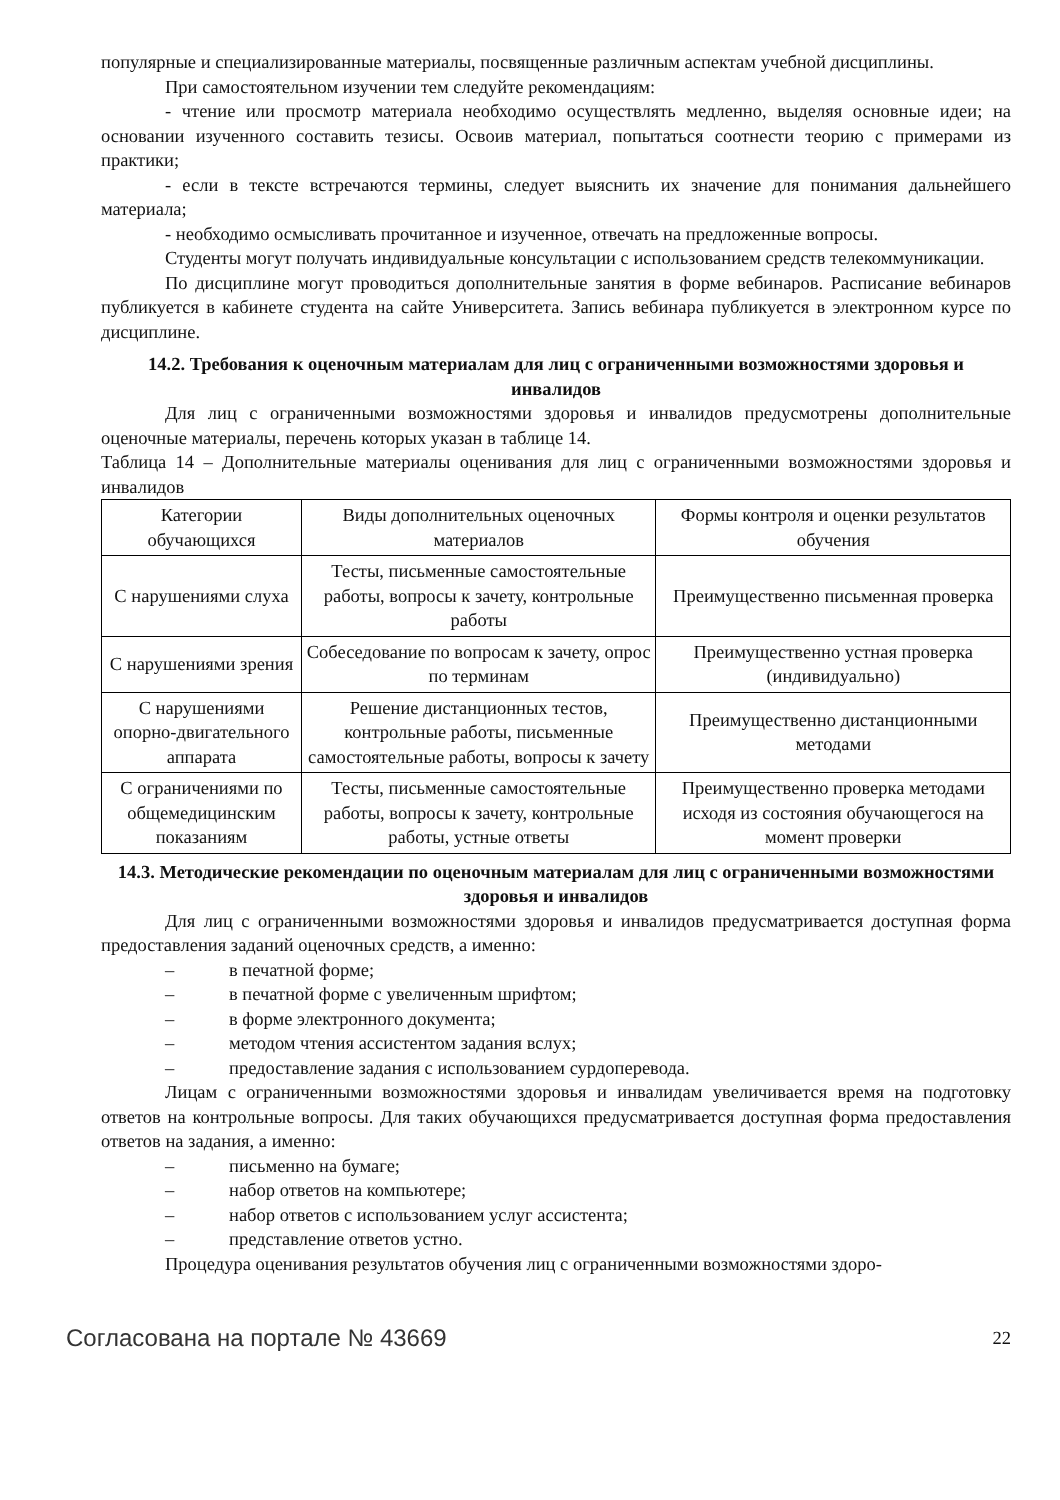популярные и специализированные материалы, посвященные различным аспектам учебной дисциплины.
При самостоятельном изучении тем следуйте рекомендациям:
- чтение или просмотр материала необходимо осуществлять медленно, выделяя основные идеи; на основании изученного составить тезисы. Освоив материал, попытаться соотнести теорию с примерами из практики;
- если в тексте встречаются термины, следует выяснить их значение для понимания дальнейшего материала;
- необходимо осмысливать прочитанное и изученное, отвечать на предложенные вопросы.
Студенты могут получать индивидуальные консультации с использованием средств телекоммуникации.
По дисциплине могут проводиться дополнительные занятия в форме вебинаров. Расписание вебинаров публикуется в кабинете студента на сайте Университета. Запись вебинара публикуется в электронном курсе по дисциплине.
14.2. Требования к оценочным материалам для лиц с ограниченными возможностями здоровья и инвалидов
Для лиц с ограниченными возможностями здоровья и инвалидов предусмотрены дополнительные оценочные материалы, перечень которых указан в таблице 14.
Таблица 14 – Дополнительные материалы оценивания для лиц с ограниченными возможностями здоровья и инвалидов
| Категории обучающихся | Виды дополнительных оценочных материалов | Формы контроля и оценки результатов обучения |
| С нарушениями слуха | Тесты, письменные самостоятельные работы, вопросы к зачету, контрольные работы | Преимущественно письменная проверка |
| С нарушениями зрения | Собеседование по вопросам к зачету, опрос по терминам | Преимущественно устная проверка (индивидуально) |
| С нарушениями опорно-двигательного аппарата | Решение дистанционных тестов, контрольные работы, письменные самостоятельные работы, вопросы к зачету | Преимущественно дистанционными методами |
| С ограничениями по общемедицинским показаниям | Тесты, письменные самостоятельные работы, вопросы к зачету, контрольные работы, устные ответы | Преимущественно проверка методами исходя из состояния обучающегося на момент проверки |
14.3. Методические рекомендации по оценочным материалам для лиц с ограниченными возможностями здоровья и инвалидов
Для лиц с ограниченными возможностями здоровья и инвалидов предусматривается доступная форма предоставления заданий оценочных средств, а именно:
– в печатной форме;
– в печатной форме с увеличенным шрифтом;
– в форме электронного документа;
– методом чтения ассистентом задания вслух;
– предоставление задания с использованием сурдоперевода.
Лицам с ограниченными возможностями здоровья и инвалидам увеличивается время на подготовку ответов на контрольные вопросы. Для таких обучающихся предусматривается доступная форма предоставления ответов на задания, а именно:
– письменно на бумаге;
– набор ответов на компьютере;
– набор ответов с использованием услуг ассистента;
– представление ответов устно.
Процедура оценивания результатов обучения лиц с ограниченными возможностями здоро-
Согласована на портале № 43669 22